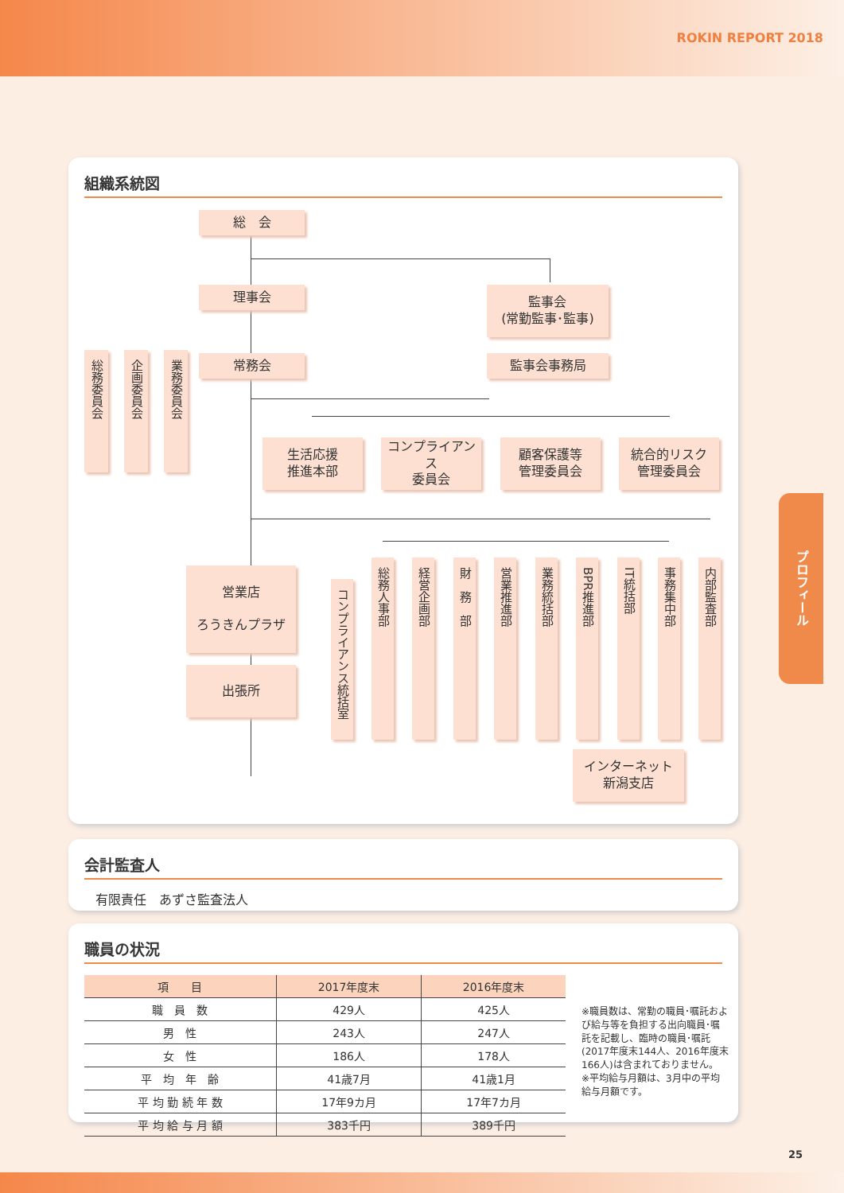ROKIN REPORT 2018
組織系統図
総　会
理事会
監事会
(常勤監事･監事)
監事会事務局
常務会
総務委員会
企画委員会
業務委員会
生活応援
推進本部
コンプライアンス
委員会
顧客保護等
管理委員会
統合的リスク
管理委員会
営業店
ろうきんプラザ
出張所
コンプライアンス統括室
総務人事部
経営企画部
財　務　部
営業推進部
業務統括部
BPR推進部
IT統括部
事務集中部
内部監査部
インターネット
新潟支店
会計監査人
有限責任　あずさ監査法人
職員の状況
| 項 目 | 2017年度末 | 2016年度末 |
| --- | --- | --- |
| 職 員 数 | 429人 | 425人 |
| 男 性 | 243人 | 247人 |
| 女 性 | 186人 | 178人 |
| 平 均 年 齢 | 41歳7月 | 41歳1月 |
| 平 均 勤 続 年 数 | 17年9カ月 | 17年7カ月 |
| 平 均 給 与 月 額 | 383千円 | 389千円 |
※職員数は、常勤の職員･嘱託および給与等を負担する出向職員･嘱託を記載し、臨時の職員･嘱託(2017年度末144人、2016年度末166人)は含まれておりません。
※平均給与月額は、3月中の平均給与月額です。
プロフィール
25